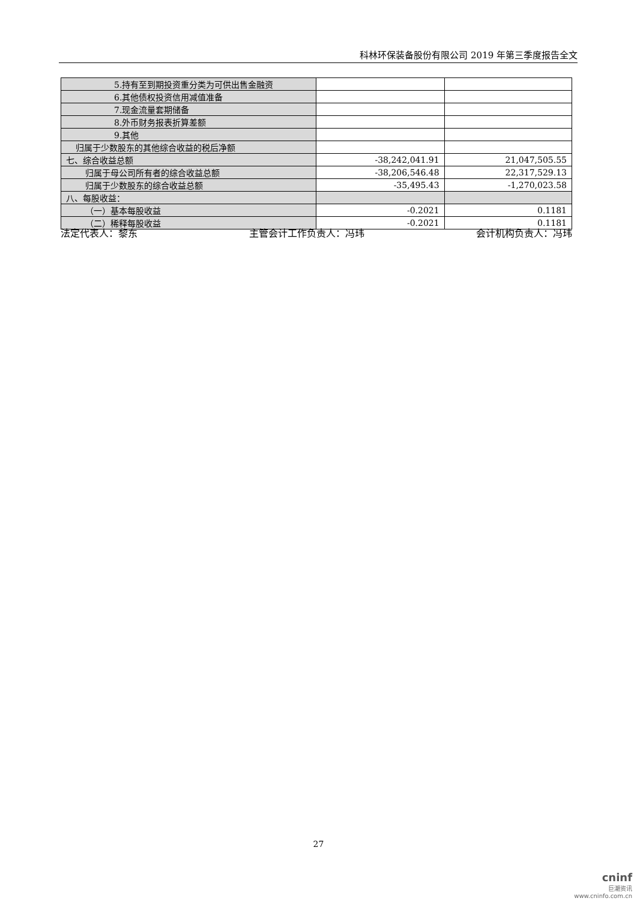科林环保装备股份有限公司 2019 年第三季度报告全文
| 5.持有至到期投资重分类为可供出售金融资 | | |
| 6.其他债权投资信用减值准备 | | |
| 7.现金流量套期储备 | | |
| 8.外币财务报表折算差额 | | |
| 9.其他 | | |
| 归属于少数股东的其他综合收益的税后净额 | | |
| 七、综合收益总额 | -38,242,041.91 | 21,047,505.55 |
| 归属于母公司所有者的综合收益总额 | -38,206,546.48 | 22,317,529.13 |
| 归属于少数股东的综合收益总额 | -35,495.43 | -1,270,023.58 |
| 八、每股收益： | | |
| （一）基本每股收益 | -0.2021 | 0.1181 |
| （二）稀释每股收益 | -0.2021 | 0.1181 |
法定代表人：黎东 主管会计工作负责人：冯玮 会计机构负责人：冯玮
27
cninf
巨潮资讯
www.cninfo.com.cn